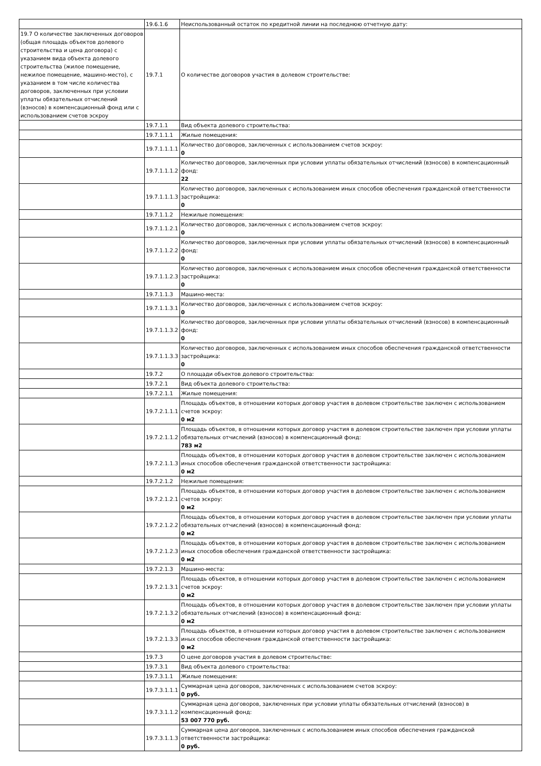| | 19.6.1.6 | Неиспользованный остаток по кредитной линии на последнюю отчетную дату: |
| 19.7 О количестве заключенных договоров (общая площадь объектов долевого строительства и цена договора) с указанием вида объекта долевого строительства (жилое помещение, нежилое помещение, машино-место), с указанием в том числе количества договоров, заключенных при условии уплаты обязательных отчислений (взносов) в компенсационный фонд или с использованием счетов эскроу | 19.7.1 | О количестве договоров участия в долевом строительстве: |
| | 19.7.1.1 | Вид объекта долевого строительства: |
| | 19.7.1.1.1 | Жилые помещения: |
| | 19.7.1.1.1.1 | Количество договоров, заключенных с использованием счетов эскроу: 0 |
| | 19.7.1.1.1.2 | Количество договоров, заключенных при условии уплаты обязательных отчислений (взносов) в компенсационный фонд: 22 |
| | 19.7.1.1.1.3 | Количество договоров, заключенных с использованием иных способов обеспечения гражданской ответственности застройщика: 0 |
| | 19.7.1.1.2 | Нежилые помещения: |
| | 19.7.1.1.2.1 | Количество договоров, заключенных с использованием счетов эскроу: 0 |
| | 19.7.1.1.2.2 | Количество договоров, заключенных при условии уплаты обязательных отчислений (взносов) в компенсационный фонд: 0 |
| | 19.7.1.1.2.3 | Количество договоров, заключенных с использованием иных способов обеспечения гражданской ответственности застройщика: 0 |
| | 19.7.1.1.3 | Машино-места: |
| | 19.7.1.1.3.1 | Количество договоров, заключенных с использованием счетов эскроу: 0 |
| | 19.7.1.1.3.2 | Количество договоров, заключенных при условии уплаты обязательных отчислений (взносов) в компенсационный фонд: 0 |
| | 19.7.1.1.3.3 | Количество договоров, заключенных с использованием иных способов обеспечения гражданской ответственности застройщика: 0 |
| | 19.7.2 | О площади объектов долевого строительства: |
| | 19.7.2.1 | Вид объекта долевого строительства: |
| | 19.7.2.1.1 | Жилые помещения: |
| | 19.7.2.1.1.1 | Площадь объектов, в отношении которых договор участия в долевом строительстве заключен с использованием счетов эскроу: 0 м2 |
| | 19.7.2.1.1.2 | Площадь объектов, в отношении которых договор участия в долевом строительстве заключен при условии уплаты обязательных отчислений (взносов) в компенсационный фонд: 783 м2 |
| | 19.7.2.1.1.3 | Площадь объектов, в отношении которых договор участия в долевом строительстве заключен с использованием иных способов обеспечения гражданской ответственности застройщика: 0 м2 |
| | 19.7.2.1.2 | Нежилые помещения: |
| | 19.7.2.1.2.1 | Площадь объектов, в отношении которых договор участия в долевом строительстве заключен с использованием счетов эскроу: 0 м2 |
| | 19.7.2.1.2.2 | Площадь объектов, в отношении которых договор участия в долевом строительстве заключен при условии уплаты обязательных отчислений (взносов) в компенсационный фонд: 0 м2 |
| | 19.7.2.1.2.3 | Площадь объектов, в отношении которых договор участия в долевом строительстве заключен с использованием иных способов обеспечения гражданской ответственности застройщика: 0 м2 |
| | 19.7.2.1.3 | Машино-места: |
| | 19.7.2.1.3.1 | Площадь объектов, в отношении которых договор участия в долевом строительстве заключен с использованием счетов эскроу: 0 м2 |
| | 19.7.2.1.3.2 | Площадь объектов, в отношении которых договор участия в долевом строительстве заключен при условии уплаты обязательных отчислений (взносов) в компенсационный фонд: 0 м2 |
| | 19.7.2.1.3.3 | Площадь объектов, в отношении которых договор участия в долевом строительстве заключен с использованием иных способов обеспечения гражданской ответственности застройщика: 0 м2 |
| | 19.7.3 | О цене договоров участия в долевом строительстве: |
| | 19.7.3.1 | Вид объекта долевого строительства: |
| | 19.7.3.1.1 | Жилые помещения: |
| | 19.7.3.1.1.1 | Суммарная цена договоров, заключенных с использованием счетов эскроу: 0 руб. |
| | 19.7.3.1.1.2 | Суммарная цена договоров, заключенных при условии уплаты обязательных отчислений (взносов) в компенсационный фонд: 53 007 770 руб. |
| | 19.7.3.1.1.3 | Суммарная цена договоров, заключенных с использованием иных способов обеспечения гражданской ответственности застройщика: 0 руб. |